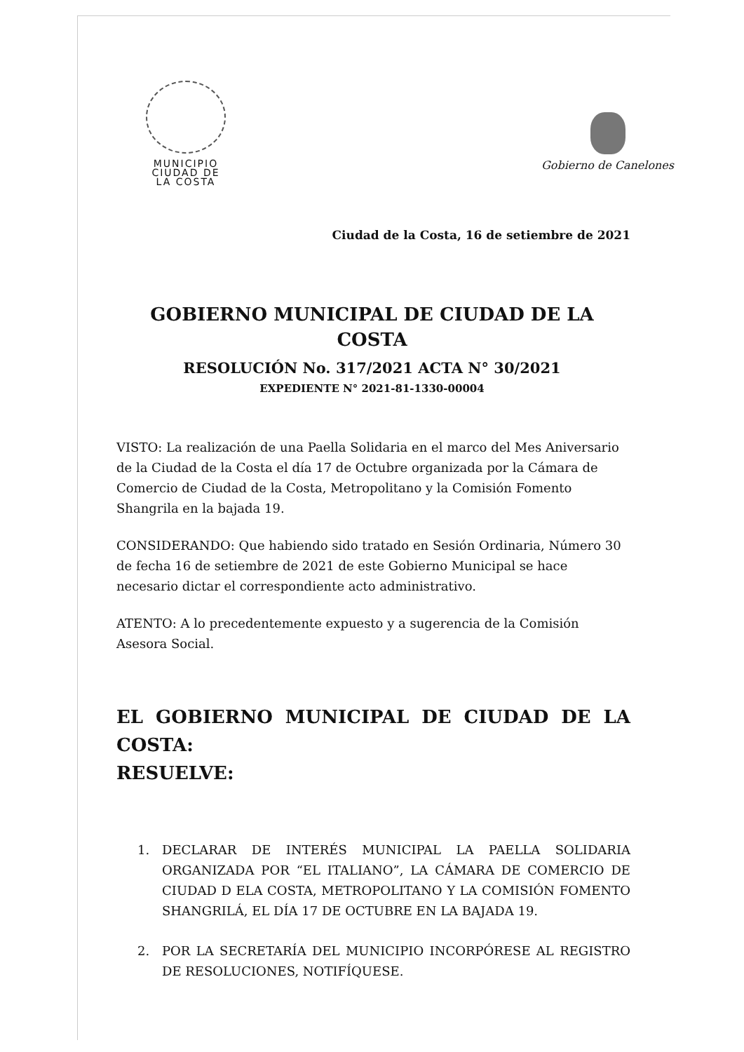MUNICIPIO
CIUDAD DE
LA COSTA
Gobierno de Canelones
Ciudad de la Costa, 16 de setiembre de 2021
GOBIERNO MUNICIPAL DE CIUDAD DE LA COSTA
RESOLUCIÓN No. 317/2021 ACTA N° 30/2021
EXPEDIENTE N° 2021-81-1330-00004
VISTO: La realización de una Paella Solidaria en el marco del Mes Aniversario de la Ciudad de la Costa el día 17 de Octubre organizada por la Cámara de Comercio de Ciudad de la Costa, Metropolitano y la Comisión Fomento Shangrila en la bajada 19.
CONSIDERANDO: Que habiendo sido tratado en Sesión Ordinaria, Número 30 de fecha 16 de setiembre de 2021 de este Gobierno Municipal se hace necesario dictar el correspondiente acto administrativo.
ATENTO: A lo precedentemente expuesto y a sugerencia de la Comisión Asesora Social.
EL GOBIERNO MUNICIPAL DE CIUDAD DE LA COSTA:
RESUELVE:
1. DECLARAR DE INTERÉS MUNICIPAL LA PAELLA SOLIDARIA ORGANIZADA POR “EL ITALIANO”, LA CÁMARA DE COMERCIO DE CIUDAD D ELA COSTA, METROPOLITANO Y LA COMISIÓN FOMENTO SHANGRILÁ, EL DÍA 17 DE OCTUBRE EN LA BAJADA 19.
2. POR LA SECRETARÍA DEL MUNICIPIO INCORPÓRESE AL REGISTRO DE RESOLUCIONES, NOTIFÍQUESE.